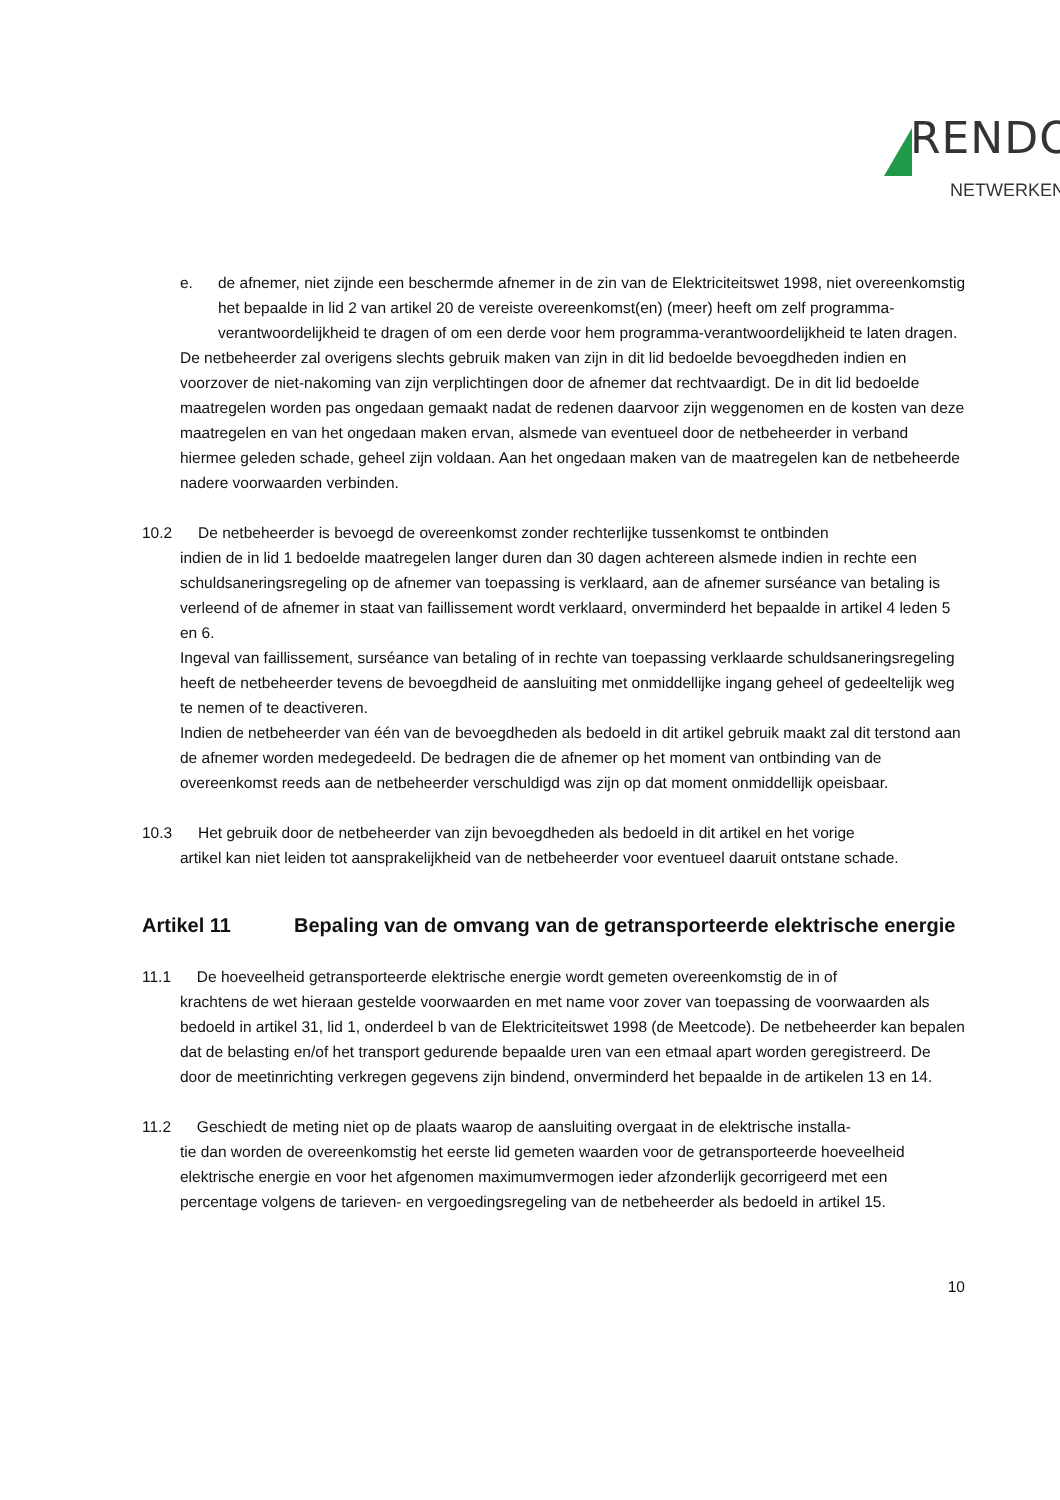RENDO
NETWERKEN
e. de afnemer, niet zijnde een beschermde afnemer in de zin van de Elektriciteitswet 1998, niet overeenkomstig het bepaalde in lid 2 van artikel 20 de vereiste overeenkomst(en) (meer) heeft om zelf programma-verantwoordelijkheid te dragen of om een derde voor hem programma-verantwoordelijkheid te laten dragen.
De netbeheerder zal overigens slechts gebruik maken van zijn in dit lid bedoelde bevoegdheden indien en voorzover de niet-nakoming van zijn verplichtingen door de afnemer dat rechtvaardigt. De in dit lid bedoelde maatregelen worden pas ongedaan gemaakt nadat de redenen daarvoor zijn weggenomen en de kosten van deze maatregelen en van het ongedaan maken ervan, alsmede van eventueel door de netbeheerder in verband hiermee geleden schade, geheel zijn voldaan. Aan het ongedaan maken van de maatregelen kan de netbeheerde nadere voorwaarden verbinden.
10.2 De netbeheerder is bevoegd de overeenkomst zonder rechterlijke tussenkomst te ontbinden
indien de in lid 1 bedoelde maatregelen langer duren dan 30 dagen achtereen alsmede indien in rechte een schuldsaneringsregeling op de afnemer van toepassing is verklaard, aan de afnemer surséance van betaling is verleend of de afnemer in staat van faillissement wordt verklaard, onverminderd het bepaalde in artikel 4 leden 5 en 6.
Ingeval van faillissement, surséance van betaling of in rechte van toepassing verklaarde schuldsaneringsregeling heeft de netbeheerder tevens de bevoegdheid de aansluiting met onmiddellijke ingang geheel of gedeeltelijk weg te nemen of te deactiveren.
Indien de netbeheerder van één van de bevoegdheden als bedoeld in dit artikel gebruik maakt zal dit terstond aan de afnemer worden medegedeeld. De bedragen die de afnemer op het moment van ontbinding van de overeenkomst reeds aan de netbeheerder verschuldigd was zijn op dat moment onmiddellijk opeisbaar.
10.3 Het gebruik door de netbeheerder van zijn bevoegdheden als bedoeld in dit artikel en het vorige
artikel kan niet leiden tot aansprakelijkheid van de netbeheerder voor eventueel daaruit ontstane schade.
Artikel 11 Bepaling van de omvang van de getransporteerde elektrische energie
11.1 De hoeveelheid getransporteerde elektrische energie wordt gemeten overeenkomstig de in of
krachtens de wet hieraan gestelde voorwaarden en met name voor zover van toepassing de voorwaarden als bedoeld in artikel 31, lid 1, onderdeel b van de Elektriciteitswet 1998 (de Meetcode). De netbeheerder kan bepalen dat de belasting en/of het transport gedurende bepaalde uren van een etmaal apart worden geregistreerd. De door de meetinrichting verkregen gegevens zijn bindend, onverminderd het bepaalde in de artikelen 13 en 14.
11.2 Geschiedt de meting niet op de plaats waarop de aansluiting overgaat in de elektrische installa-
tie dan worden de overeenkomstig het eerste lid gemeten waarden voor de getransporteerde hoeveelheid elektrische energie en voor het afgenomen maximumvermogen ieder afzonderlijk gecorrigeerd met een percentage volgens de tarieven- en vergoedingsregeling van de netbeheerder als bedoeld in artikel 15.
10